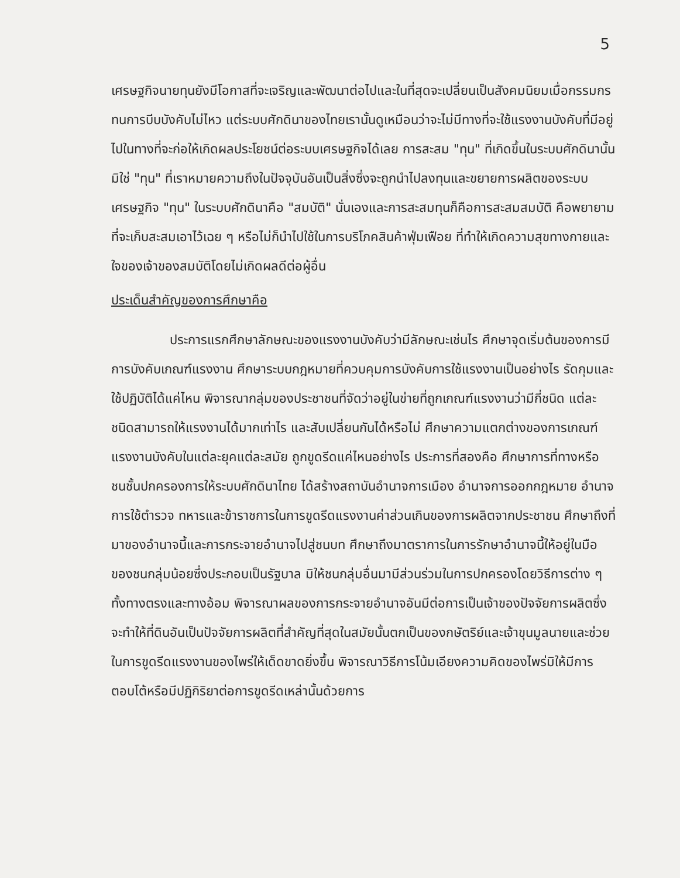5
เศรษฐกิจนายทุนยังมีโอกาสที่จะเจริญและพัฒนาต่อไปและในที่สุดจะเปลี่ยนเป็นสังคมนิยมเมื่อกรรมกรทนการบีบบังคับไม่ไหว แต่ระบบศักดินาของไทยเรานั้นดูเหมือนว่าจะไม่มีทางที่จะใช้แรงงานบังคับที่มีอยู่ไปในทางที่จะก่อให้เกิดผลประโยชน์ต่อระบบเศรษฐกิจได้เลย การสะสม "ทุน" ที่เกิดขึ้นในระบบศักดินานั้นมิใช่ "ทุน" ที่เราหมายความถึงในปัจจุบันอันเป็นสิ่งซึ่งจะถูกนำไปลงทุนและขยายการผลิตของระบบเศรษฐกิจ "ทุน" ในระบบศักดินาคือ "สมบัติ" นั่นเองและการสะสมทุนก็คือการสะสมสมบัติ คือพยายามที่จะเก็บสะสมเอาไว้เฉย ๆ หรือไม่ก็นำไปใช้ในการบริโภคสินค้าฟุ่มเฟือย ที่ทำให้เกิดความสุขทางกายและใจของเจ้าของสมบัติโดยไม่เกิดผลดีต่อผู้อื่น
ประเด็นสำคัญของการศึกษาคือ
ประการแรกศึกษาลักษณะของแรงงานบังคับว่ามีลักษณะเช่นไร ศึกษาจุดเริ่มต้นของการมีการบังคับเกณฑ์แรงงาน ศึกษาระบบกฎหมายที่ควบคุมการบังคับการใช้แรงงานเป็นอย่างไร รัดกุมและใช้ปฏิบัติได้แค่ไหน พิจารณากลุ่มของประชาชนที่จัดว่าอยู่ในข่ายที่ถูกเกณฑ์แรงงานว่ามีกี่ชนิด แต่ละชนิดสามารถให้แรงงานได้มากเท่าไร และสับเปลี่ยนกันได้หรือไม่ ศึกษาความแตกต่างของการเกณฑ์แรงงานบังคับในแต่ละยุคแต่ละสมัย ถูกขูดรีดแค่ไหนอย่างไร ประการที่สองคือ ศึกษาการที่ทางหรือชนชั้นปกครองการให้ระบบศักดินาไทย ได้สร้างสถาบันอำนาจการเมือง อำนาจการออกกฎหมาย อำนาจการใช้ตำรวจ ทหารและข้าราชการในการขูดรีดแรงงานค่าส่วนเกินของการผลิตจากประชาชน ศึกษาถึงที่มาของอำนาจนี้และการกระจายอำนาจไปสู่ชนบท ศึกษาถึงมาตราการในการรักษาอำนาจนี้ให้อยู่ในมือของชนกลุ่มน้อยซึ่งประกอบเป็นรัฐบาล มิให้ชนกลุ่มอื่นมามีส่วนร่วมในการปกครองโดยวิธีการต่าง ๆ ทั้งทางตรงและทางอ้อม พิจารณาผลของการกระจายอำนาจอันมีต่อการเป็นเจ้าของปัจจัยการผลิตซึ่งจะทำให้ที่ดินอันเป็นปัจจัยการผลิตที่สำคัญที่สุดในสมัยนั้นตกเป็นของกษัตริย์และเจ้าขุนมูลนายและช่วยในการขูดรีดแรงงานของไพร่ให้เด็ดขาดยิ่งขึ้น พิจารณาวิธีการโน้มเอียงความคิดของไพร่มิให้มีการตอบโต้หรือมีปฏิกิริยาต่อการขูดรีดเหล่านั้นด้วยการ